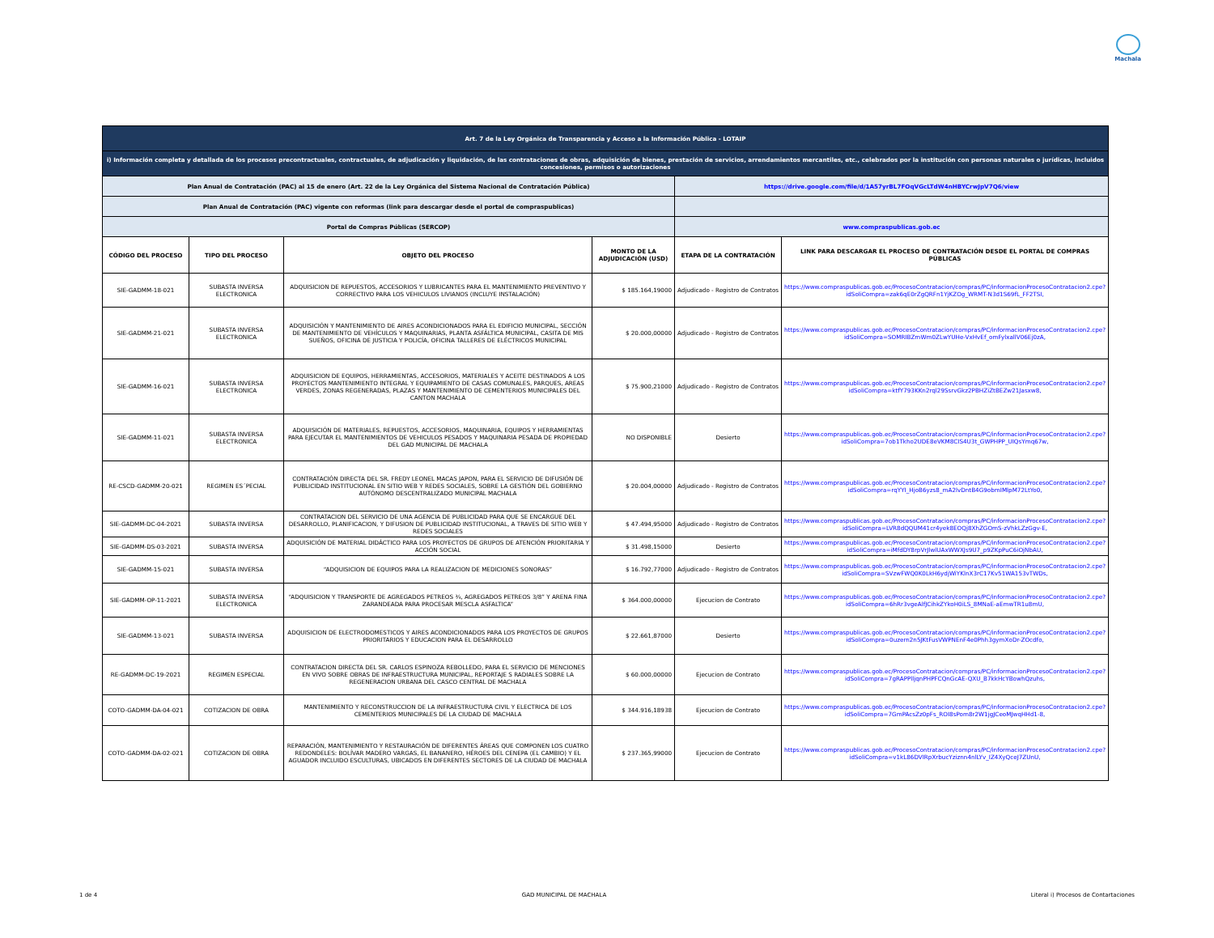Machala
| Art. 7 de la Ley Orgánica de Transparencia y Acceso a la Información Pública - LOTAIP | | | | | |
| i) Información completa y detallada de los procesos precontractuales, contractuales, de adjudicación y liquidación, de las contrataciones de obras, adquisición de bienes, prestación de servicios, arrendamientos mercantiles, etc., celebrados por la institución con personas naturales o jurídicas, incluidos concesiones, permisos o autorizaciones | | | | | |
| Plan Anual de Contratación (PAC) al 15 de enero (Art. 22 de la Ley Orgánica del Sistema Nacional de Contratación Pública) | | | | https://drive.google.com/file/d/1A57yrBL7FOqVGcLTdW4nHBYCrwJpV7Q6/view | |
| Plan Anual de Contratación (PAC) vigente con reformas (link para descargar desde el portal de compraspublicas) | | | | | |
| Portal de Compras Públicas (SERCOP) | | | | www.compraspublicas.gob.ec | |
| CÓDIGO DEL PROCESO | TIPO DEL PROCESO | OBJETO DEL PROCESO | MONTO DE LA ADJUDICACIÓN (USD) | ETAPA DE LA CONTRATACIÓN | LINK PARA DESCARGAR EL PROCESO DE CONTRATACIÓN DESDE EL PORTAL DE COMPRAS PÚBLICAS |
| SIE-GADMM-18-021 | SUBASTA INVERSA ELECTRONICA | ADQUISICION DE REPUESTOS, ACCESORIOS Y LUBRICANTES PARA EL MANTENIMIENTO PREVENTIVO Y CORRECTIVO PARA LOS VEHICULOS LIVIANOS (INCLUYE INSTALACIÓN) | $ 185.164,19000 | Adjudicado - Registro de Contratos | https://www.compraspublicas.gob.ec/ProcesoContratacion/compras/PC/informacionProcesoContratacion2.cpe?idSoliCompra=zak6qE0rZgQRFn1YjKZOg_WRMT-N3d1S69fL_FF2TSI, |
| SIE-GADMM-21-021 | SUBASTA INVERSA ELECTRONICA | ADQUISICIÓN Y MANTENIMIENTO DE AIRES ACONDICIONADOS PARA EL EDIFICIO MUNICIPAL, SECCIÓN DE MANTENIMIENTO DE VEHÍCULOS Y MAQUINARIAS, PLANTA ASFÁLTICA MUNICIPAL, CASITA DE MIS SUEÑOS, OFICINA DE JUSTICIA Y POLICÍA, OFICINA TALLERES DE ELÉCTRICOS MUNICIPAL | $ 20.000,00000 | Adjudicado - Registro de Contratos | https://www.compraspublicas.gob.ec/ProcesoContratacion/compras/PC/informacionProcesoContratacion2.cpe?idSoliCompra=SOMRIBZmWm0ZLwYUHe-VxHvEf_omFylxallV06Ej0zA, |
| SIE-GADMM-16-021 | SUBASTA INVERSA ELECTRONICA | ADQUISICION DE EQUIPOS, HERRAMIENTAS, ACCESORIOS, MATERIALES Y ACEITE DESTINADOS A LOS PROYECTOS MANTENIMIENTO INTEGRAL Y EQUIPAMIENTO DE CASAS COMUNALES, PARQUES, AREAS VERDES, ZONAS REGENERADAS, PLAZAS Y MANTENIMIENTO DE CEMENTERIOS MUNICIPALES DEL CANTON MACHALA | $ 75.900,21000 | Adjudicado - Registro de Contratos | https://www.compraspublicas.gob.ec/ProcesoContratacion/compras/PC/informacionProcesoContratacion2.cpe?idSoliCompra=ktfY793KKn2rql29SsrvGkz2PBHZiZtBEZw21Jasxw8, |
| SIE-GADMM-11-021 | SUBASTA INVERSA ELECTRONICA | ADQUISICIÓN DE MATERIALES, REPUESTOS, ACCESORIOS, MAQUINARIA, EQUIPOS Y HERRAMIENTAS PARA EJECUTAR EL MANTENIMIENTOS DE VEHICULOS PESADOS Y MAQUINARIA PESADA DE PROPIEDAD DEL GAD MUNICIPAL DE MACHALA | NO DISPONIBLE | Desierto | https://www.compraspublicas.gob.ec/ProcesoContratacion/compras/PC/informacionProcesoContratacion2.cpe?idSoliCompra=7ob1Tkho2UDE8eVKM8CIS4U3t_GWPHPP_UIQsYmq67w, |
| RE-CSCD-GADMM-20-021 | REGIMEN ES´PECIAL | CONTRATACIÓN DIRECTA DEL SR. FREDY LEONEL MACAS JAPON, PARA EL SERVICIO DE DIFUSIÓN DE PUBLICIDAD INSTITUCIONAL EN SITIO WEB Y REDES SOCIALES, SOBRE LA GESTIÓN DEL GOBIERNO AUTÓNOMO DESCENTRALIZADO MUNICIPAL MACHALA | $ 20.004,00000 | Adjudicado - Registro de Contratos | https://www.compraspublicas.gob.ec/ProcesoContratacion/compras/PC/informacionProcesoContratacion2.cpe?idSoliCompra=rqYYI_HjoB6yzs8_mA2lvDntB4G9obmIMlpM72LtYo0, |
| SIE-GADMM-DC-04-2021 | SUBASTA INVERSA | CONTRATACION DEL SERVICIO DE UNA AGENCIA DE PUBLICIDAD PARA QUE SE ENCARGUE DEL DESARROLLO, PLANIFICACION, Y DIFUSION DE PUBLICIDAD INSTITUCIONAL, A TRAVES DE SITIO WEB Y REDES SOCIALES | $ 47.494,95000 | Adjudicado - Registro de Contratos | https://www.compraspublicas.gob.ec/ProcesoContratacion/compras/PC/informacionProcesoContratacion2.cpe?idSoliCompra=LVR8dQQUM41cr4yek8EOQj8XhZGOmS-zVhkLZzGgv-E, |
| SIE-GADMM-DS-03-2021 | SUBASTA INVERSA | ADQUISICIÓN DE MATERIAL DIDÁCTICO PARA LOS PROYECTOS DE GRUPOS DE ATENCIÓN PRIORITARIA Y ACCIÓN SOCIAL | $ 31.498,15000 | Desierto | https://www.compraspublicas.gob.ec/ProcesoContratacion/compras/PC/informacionProcesoContratacion2.cpe?idSoliCompra=iMfdDY8rpVrJlwlUAxWWXJs9U7_p9ZKpPuC6iOjNbAU, |
| SIE-GADMM-15-021 | SUBASTA INVERSA | “ADQUISICION DE EQUIPOS PARA LA REALIZACION DE MEDICIONES SONORAS” | $ 16.792,77000 | Adjudicado - Registro de Contratos | https://www.compraspublicas.gob.ec/ProcesoContratacion/compras/PC/informacionProcesoContratacion2.cpe?idSoliCompra=SVzwFWQ0K0LkH6ydjWiYKlnX3rC17Kv51WA153vTWDs, |
| SIE-GADMM-OP-11-2021 | SUBASTA INVERSA ELECTRONICA | “ADQUISICION Y TRANSPORTE DE AGREGADOS PETREOS ¾, AGREGADOS PETREOS 3/8” Y ARENA FINA ZARANDEADA PARA PROCESAR MESCLA ASFALTICA” | $ 364.000,00000 | Ejecucion de Contrato | https://www.compraspublicas.gob.ec/ProcesoContratacion/compras/PC/informacionProcesoContratacion2.cpe?idSoliCompra=6hRr3vgeAlfJCihkZYkoH0iLS_8MNaE-aEmwTR1u8mU, |
| SIE-GADMM-13-021 | SUBASTA INVERSA | ADQUISICION DE ELECTRODOMESTICOS Y AIRES ACONDICIONADOS PARA LOS PROYECTOS DE GRUPOS PRIORITARIOS Y EDUCACION PARA EL DESARROLLO | $ 22.661,87000 | Desierto | https://www.compraspublicas.gob.ec/ProcesoContratacion/compras/PC/informacionProcesoContratacion2.cpe?idSoliCompra=0uzern2n5JKtFusVWPNEnF4e0Phh3gymXoDr-ZOcdfo, |
| RE-GADMM-DC-19-2021 | REGIMEN ESPECIAL | CONTRATACION DIRECTA DEL SR. CARLOS ESPINOZA REBOLLEDO, PARA EL SERVICIO DE MENCIONES EN VIVO SOBRE OBRAS DE INFRAESTRUCTURA MUNICIPAL, REPORTAJE S RADIALES SOBRE LA REGENERACION URBANA DEL CASCO CENTRAL DE MACHALA | $ 60.000,00000 | Ejecucion de Contrato | https://www.compraspublicas.gob.ec/ProcesoContratacion/compras/PC/informacionProcesoContratacion2.cpe?idSoliCompra=7gRAPPlljqnPHPFCQnGcAE-QXU_B7kkHcYBowhQzuhs, |
| COTO-GADMM-DA-04-021 | COTIZACION DE OBRA | MANTENIMIENTO Y RECONSTRUCCION DE LA INFRAESTRUCTURA CIVIL Y ELECTRICA DE LOS CEMENTERIOS MUNICIPALES DE LA CIUDAD DE MACHALA | $ 344.916,18938 | Ejecucion de Contrato | https://www.compraspublicas.gob.ec/ProcesoContratacion/compras/PC/informacionProcesoContratacion2.cpe?idSoliCompra=7GmPAcsZz0pFs_ROI8sPom8r2W1jgJCeoMJwqHHd1-8, |
| COTO-GADMM-DA-02-021 | COTIZACION DE OBRA | REPARACIÓN, MANTENIMIENTO Y RESTAURACIÓN DE DIFERENTES ÁREAS QUE COMPONEN LOS CUATRO REDONDELES: BOLÍVAR MADERO VARGAS, EL BANANERO, HÉROES DEL CENEPA (EL CAMBIO) Y EL AGUADOR INCLUIDO ESCULTURAS, UBICADOS EN DIFERENTES SECTORES DE LA CIUDAD DE MACHALA | $ 237.365,99000 | Ejecucion de Contrato | https://www.compraspublicas.gob.ec/ProcesoContratacion/compras/PC/informacionProcesoContratacion2.cpe?idSoliCompra=v1kL86DVIRpXrbucYziznn4nlLYv_IZ4XyQceJ7ZUnU, |
1 de 4 GAD MUNICIPAL DE MACHALA Literal i) Procesos de Contartaciones